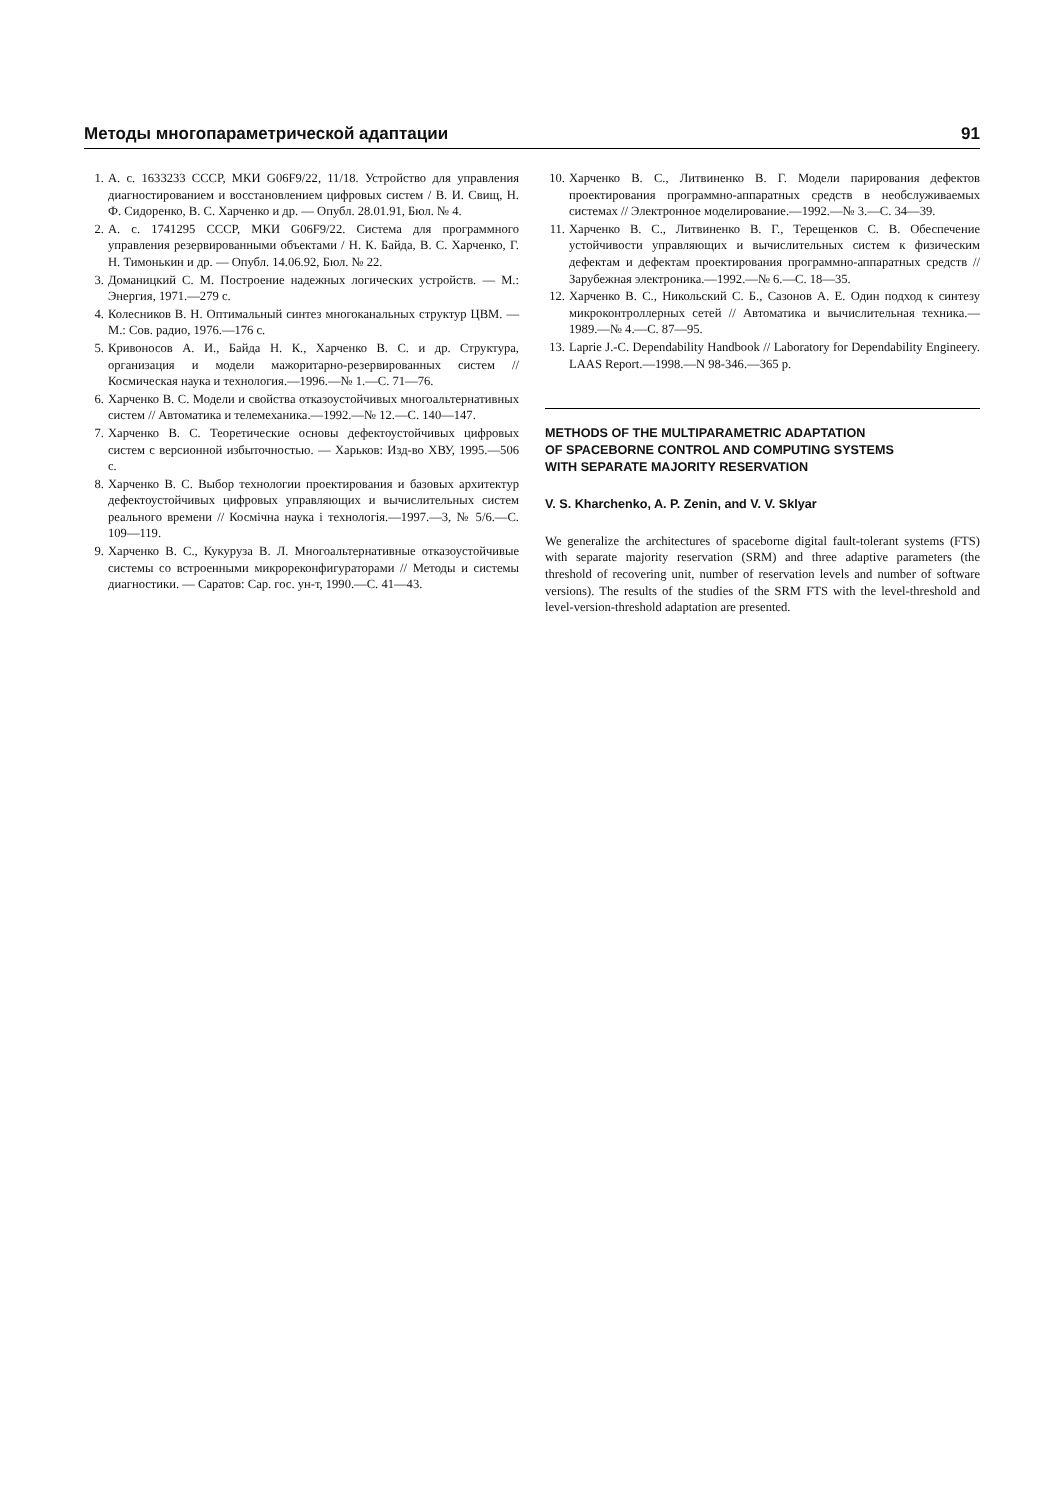Методы многопараметрической адаптации 91
1. А. с. 1633233 СССР, МКИ G06F9/22, 11/18. Устройство для управления диагностированием и восстановлением цифровых систем / В. И. Свищ, Н. Ф. Сидоренко, В. С. Харченко и др. — Опубл. 28.01.91, Бюл. № 4.
2. А. с. 1741295 СССР, МКИ G06F9/22. Система для программного управления резервированными объектами / Н. К. Байда, В. С. Харченко, Г. Н. Тимонькин и др. — Опубл. 14.06.92, Бюл. № 22.
3. Доманицкий С. М. Построение надежных логических устройств. — М.: Энергия, 1971.—279 с.
4. Колесников В. Н. Оптимальный синтез многоканальных структур ЦВМ. — М.: Сов. радио, 1976.—176 с.
5. Кривоносов А. И., Байда Н. К., Харченко В. С. и др. Структура, организация и модели мажоритарно-резервированных систем // Космическая наука и технология.—1996.—№ 1.—С. 71—76.
6. Харченко В. С. Модели и свойства отказоустойчивых многоальтернативных систем // Автоматика и телемеханика.—1992.—№ 12.—С. 140—147.
7. Харченко В. С. Теоретические основы дефектоустойчивых цифровых систем с версионной избыточностью. — Харьков: Изд-во ХВУ, 1995.—506 с.
8. Харченко В. С. Выбор технологии проектирования и базовых архитектур дефектоустойчивых цифровых управляющих и вычислительных систем реального времени // Космічна наука і технологія.—1997.—3, № 5/6.—С. 109—119.
9. Харченко В. С., Кукуруза В. Л. Многоальтернативные отказоустойчивые системы со встроенными микрореконфигураторами // Методы и системы диагностики. — Саратов: Сар. гос. ун-т, 1990.—С. 41—43.
10. Харченко В. С., Литвиненко В. Г. Модели парирования дефектов проектирования программно-аппаратных средств в необслуживаемых системах // Электронное моделирование.—1992.—№ 3.—С. 34—39.
11. Харченко В. С., Литвиненко В. Г., Терещенков С. В. Обеспечение устойчивости управляющих и вычислительных систем к физическим дефектам и дефектам проектирования программно-аппаратных средств // Зарубежная электроника.—1992.—№ 6.—С. 18—35.
12. Харченко В. С., Никольский С. Б., Сазонов А. Е. Один подход к синтезу микроконтроллерных сетей // Автоматика и вычислительная техника.—1989.—№ 4.—С. 87—95.
13. Laprie J.-C. Dependability Handbook // Laboratory for Dependability Engineery. LAAS Report.—1998.—N 98-346.—365 p.
METHODS OF THE MULTIPARAMETRIC ADAPTATION
OF SPACEBORNE CONTROL AND COMPUTING SYSTEMS
WITH SEPARATE MAJORITY RESERVATION
V. S. Kharchenko, A. P. Zenin, and V. V. Sklyar
We generalize the architectures of spaceborne digital fault-tolerant systems (FTS) with separate majority reservation (SRM) and three adaptive parameters (the threshold of recovering unit, number of reservation levels and number of software versions). The results of the studies of the SRM FTS with the level-threshold and level-version-threshold adaptation are presented.